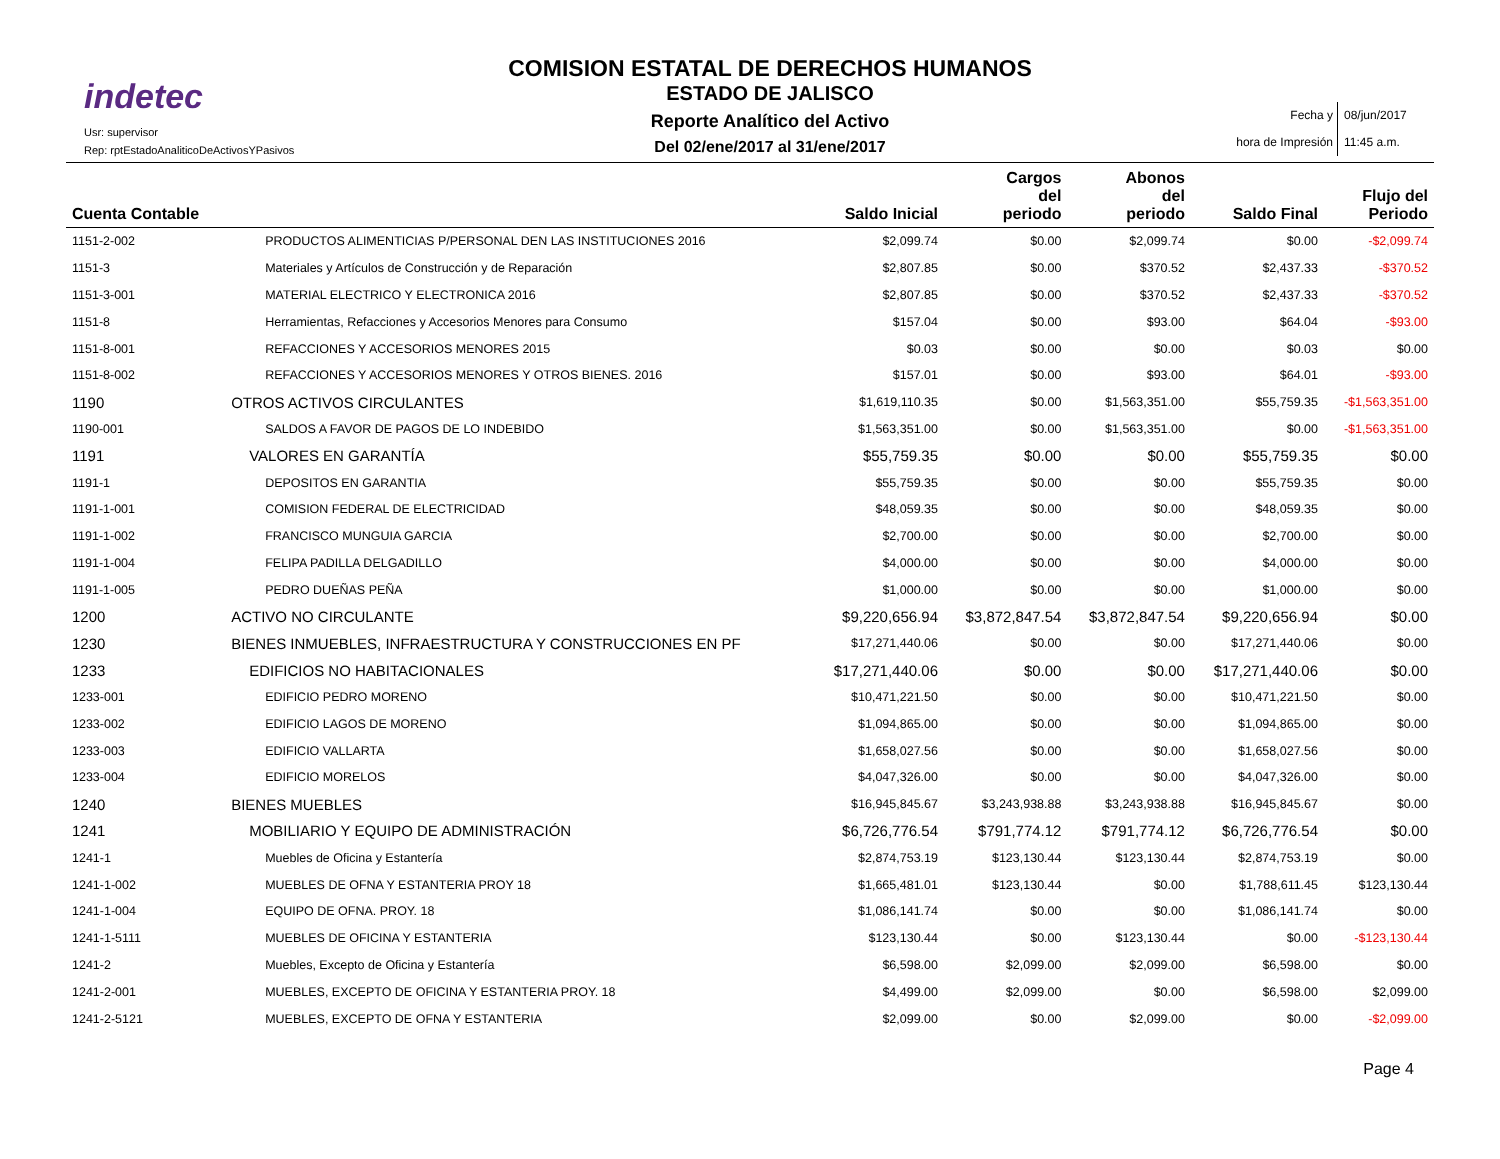indetec
Usr: supervisor
Rep: rptEstadoAnaliticoDeActivosYPasivos
COMISION ESTATAL DE DERECHOS HUMANOS
ESTADO DE JALISCO
Reporte Analítico del Activo
Del 02/ene/2017 al 31/ene/2017
Fecha y
hora de Impresión
08/jun/2017
11:45 a.m.
| Cuenta Contable | | Saldo Inicial | Cargos del periodo | Abonos del periodo | Saldo Final | Flujo del Periodo |
| --- | --- | --- | --- | --- | --- | --- |
| 1151-2-002 | PRODUCTOS ALIMENTICIAS P/PERSONAL DEN LAS INSTITUCIONES 2016 | $2,099.74 | $0.00 | $2,099.74 | $0.00 | -$2,099.74 |
| 1151-3 | Materiales y Artículos de Construcción y de Reparación | $2,807.85 | $0.00 | $370.52 | $2,437.33 | -$370.52 |
| 1151-3-001 | MATERIAL ELECTRICO Y ELECTRONICA 2016 | $2,807.85 | $0.00 | $370.52 | $2,437.33 | -$370.52 |
| 1151-8 | Herramientas, Refacciones y Accesorios Menores para Consumo | $157.04 | $0.00 | $93.00 | $64.04 | -$93.00 |
| 1151-8-001 | REFACCIONES Y ACCESORIOS MENORES 2015 | $0.03 | $0.00 | $0.00 | $0.03 | $0.00 |
| 1151-8-002 | REFACCIONES Y ACCESORIOS MENORES Y OTROS BIENES. 2016 | $157.01 | $0.00 | $93.00 | $64.01 | -$93.00 |
| 1190 | OTROS ACTIVOS CIRCULANTES | $1,619,110.35 | $0.00 | $1,563,351.00 | $55,759.35 | -$1,563,351.00 |
| 1190-001 | SALDOS A FAVOR DE PAGOS DE LO INDEBIDO | $1,563,351.00 | $0.00 | $1,563,351.00 | $0.00 | -$1,563,351.00 |
| 1191 | VALORES EN GARANTÍA | $55,759.35 | $0.00 | $0.00 | $55,759.35 | $0.00 |
| 1191-1 | DEPOSITOS EN GARANTIA | $55,759.35 | $0.00 | $0.00 | $55,759.35 | $0.00 |
| 1191-1-001 | COMISION FEDERAL DE ELECTRICIDAD | $48,059.35 | $0.00 | $0.00 | $48,059.35 | $0.00 |
| 1191-1-002 | FRANCISCO MUNGUIA GARCIA | $2,700.00 | $0.00 | $0.00 | $2,700.00 | $0.00 |
| 1191-1-004 | FELIPA PADILLA DELGADILLO | $4,000.00 | $0.00 | $0.00 | $4,000.00 | $0.00 |
| 1191-1-005 | PEDRO DUEÑAS PEÑA | $1,000.00 | $0.00 | $0.00 | $1,000.00 | $0.00 |
| 1200 | ACTIVO NO CIRCULANTE | $9,220,656.94 | $3,872,847.54 | $3,872,847.54 | $9,220,656.94 | $0.00 |
| 1230 | BIENES INMUEBLES, INFRAESTRUCTURA Y CONSTRUCCIONES EN PF | $17,271,440.06 | $0.00 | $0.00 | $17,271,440.06 | $0.00 |
| 1233 | EDIFICIOS NO HABITACIONALES | $17,271,440.06 | $0.00 | $0.00 | $17,271,440.06 | $0.00 |
| 1233-001 | EDIFICIO PEDRO MORENO | $10,471,221.50 | $0.00 | $0.00 | $10,471,221.50 | $0.00 |
| 1233-002 | EDIFICIO LAGOS DE MORENO | $1,094,865.00 | $0.00 | $0.00 | $1,094,865.00 | $0.00 |
| 1233-003 | EDIFICIO VALLARTA | $1,658,027.56 | $0.00 | $0.00 | $1,658,027.56 | $0.00 |
| 1233-004 | EDIFICIO MORELOS | $4,047,326.00 | $0.00 | $0.00 | $4,047,326.00 | $0.00 |
| 1240 | BIENES MUEBLES | $16,945,845.67 | $3,243,938.88 | $3,243,938.88 | $16,945,845.67 | $0.00 |
| 1241 | MOBILIARIO Y EQUIPO DE ADMINISTRACIÓN | $6,726,776.54 | $791,774.12 | $791,774.12 | $6,726,776.54 | $0.00 |
| 1241-1 | Muebles de Oficina y Estantería | $2,874,753.19 | $123,130.44 | $123,130.44 | $2,874,753.19 | $0.00 |
| 1241-1-002 | MUEBLES DE OFNA Y ESTANTERIA PROY 18 | $1,665,481.01 | $123,130.44 | $0.00 | $1,788,611.45 | $123,130.44 |
| 1241-1-004 | EQUIPO DE OFNA. PROY. 18 | $1,086,141.74 | $0.00 | $0.00 | $1,086,141.74 | $0.00 |
| 1241-1-5111 | MUEBLES DE OFICINA Y ESTANTERIA | $123,130.44 | $0.00 | $123,130.44 | $0.00 | -$123,130.44 |
| 1241-2 | Muebles, Excepto de Oficina y Estantería | $6,598.00 | $2,099.00 | $2,099.00 | $6,598.00 | $0.00 |
| 1241-2-001 | MUEBLES, EXCEPTO DE OFICINA Y ESTANTERIA PROY. 18 | $4,499.00 | $2,099.00 | $0.00 | $6,598.00 | $2,099.00 |
| 1241-2-5121 | MUEBLES, EXCEPTO DE OFNA Y ESTANTERIA | $2,099.00 | $0.00 | $2,099.00 | $0.00 | -$2,099.00 |
Page 4